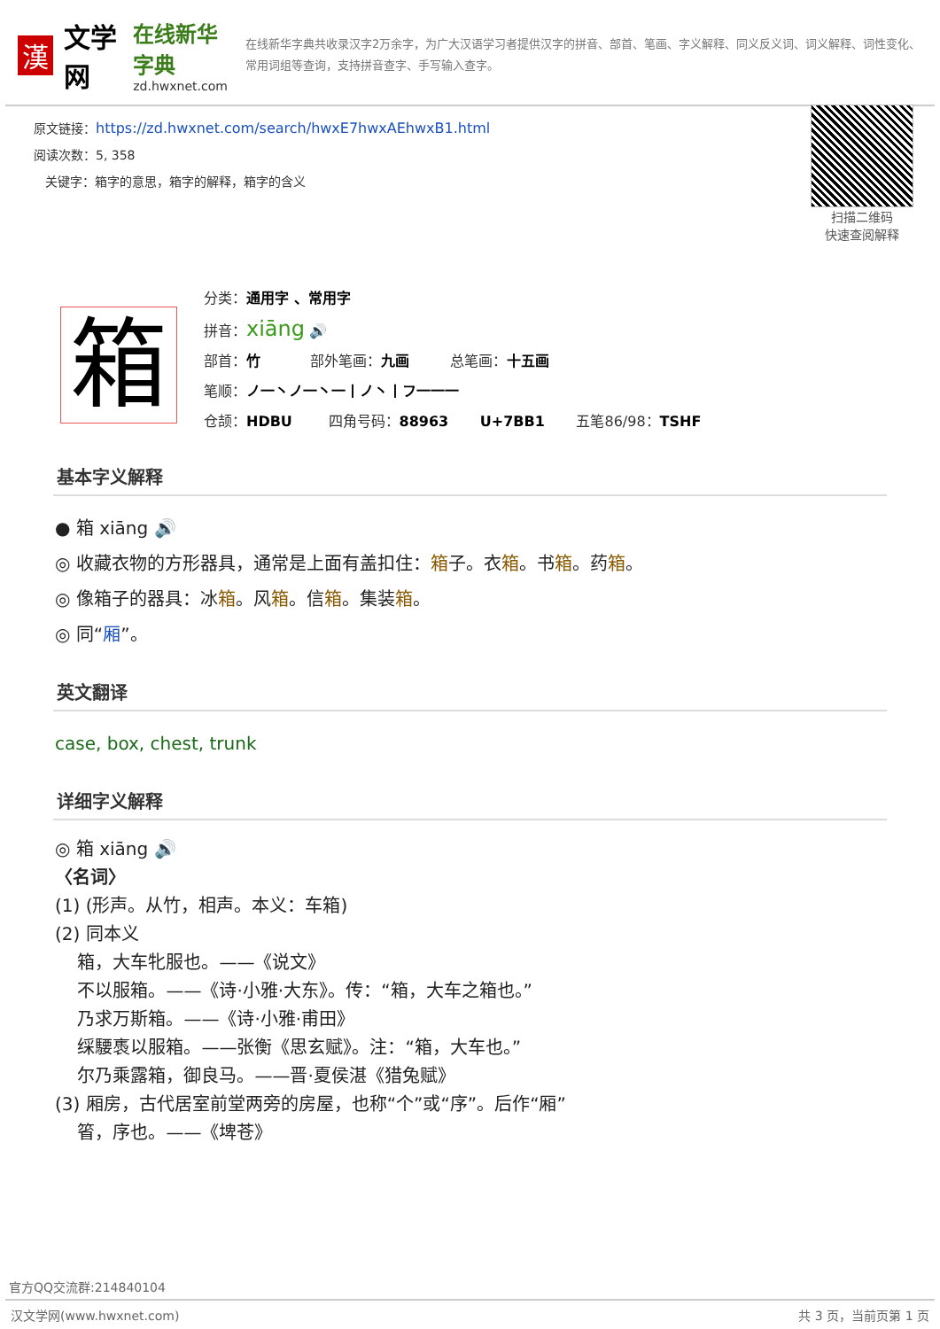漢
文学网
在线新华字典
zd.hwxnet.com
在线新华字典共收录汉字2万余字，为广大汉语学习者提供汉字的拼音、部首、笔画、字义解释、同义反义词、词义解释、词性变化、常用词组等查询，支持拼音查字、手写输入查字。
原文链接：https://zd.hwxnet.com/search/hwxE7hwxAEhwxB1.html
阅读次数：5, 358
关键字：箱字的意思，箱字的解释，箱字的含义
扫描二维码
快速查阅解释
箱
分类：通用字 、常用字
拼音：xiāng 🔊
部首：竹 部外笔画：九画 总笔画：十五画
笔顺：ノ一丶ノ一丶一丨ノ丶丨フ一一一
仓颉：HDBU 四角号码：88963 U+7BB1 五笔86/98：TSHF
基本字义解释
● 箱 xiāng 🔊
◎ 收藏衣物的方形器具，通常是上面有盖扣住：箱子。衣箱。书箱。药箱。
◎ 像箱子的器具：冰箱。风箱。信箱。集装箱。
◎ 同“厢”。
英文翻译
case, box, chest, trunk
详细字义解释
◎ 箱 xiāng 🔊
〈名词〉
(1) (形声。从竹，相声。本义：车箱)
(2) 同本义
箱，大车牝服也。——《说文》
不以服箱。——《诗·小雅·大东》。传：“箱，大车之箱也。”
乃求万斯箱。——《诗·小雅·甫田》
䌽騕褭以服箱。——张衡《思玄赋》。注：“箱，大车也。”
尔乃乘露箱，御良马。——晋·夏侯湛《猎兔赋》
(3) 厢房，古代居室前堂两旁的房屋，也称“个”或“序”。后作“厢”
箵，序也。——《埤苍》
官方QQ交流群:214840104
汉文学网(www.hwxnet.com) 共 3 页，当前页第 1 页